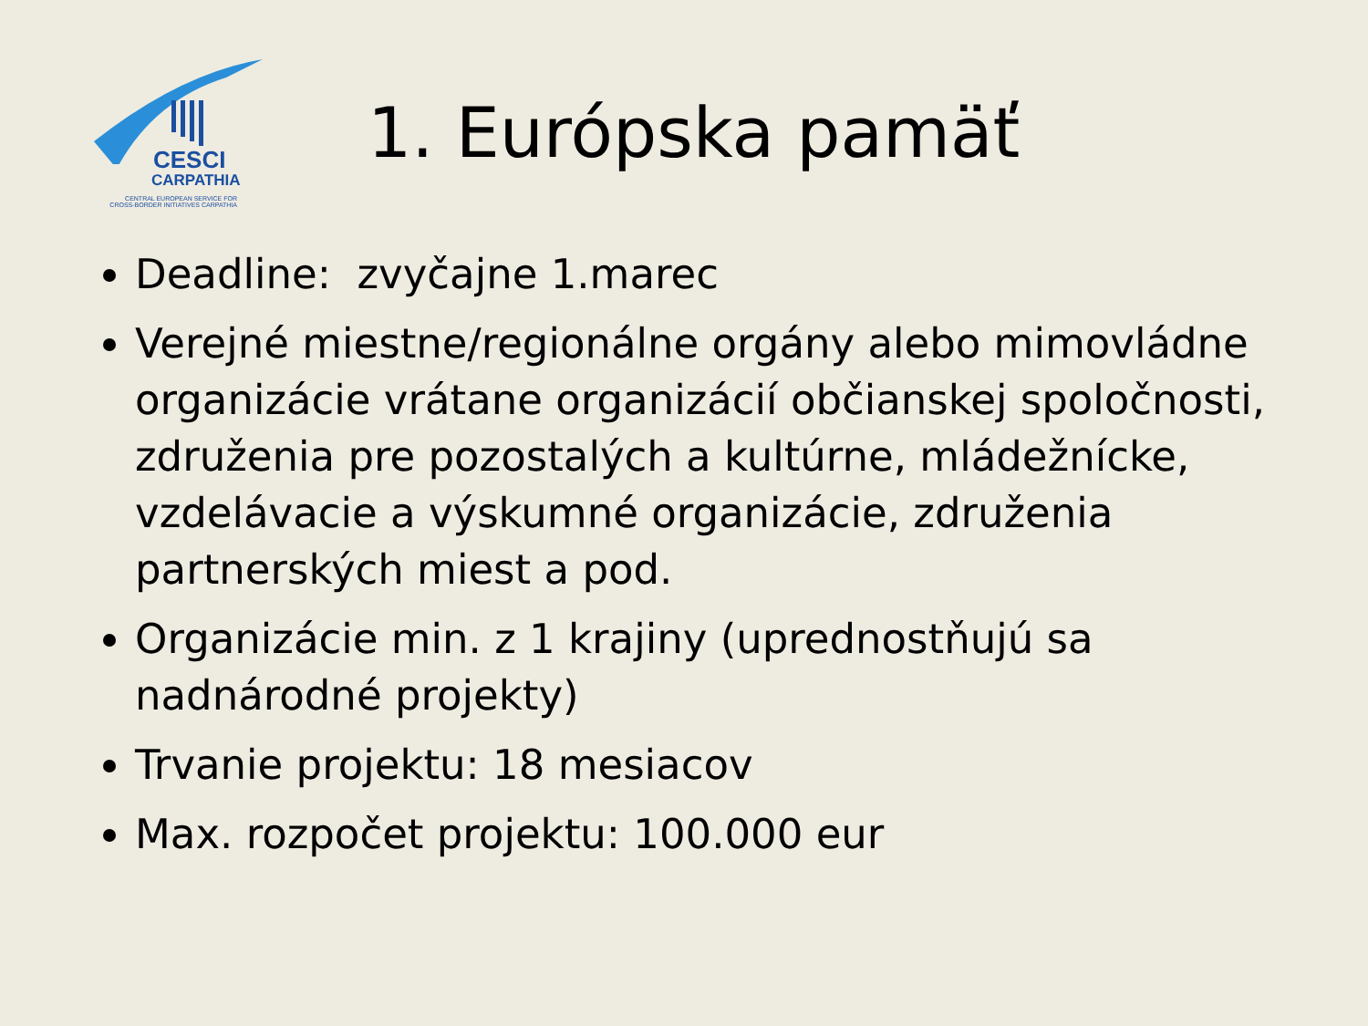CESCI
CARPATHIA
CENTRAL EUROPEAN SERVICE FOR
CROSS-BORDER INITIATIVES CARPATHIA
1. Európska pamäť
Deadline: zvyčajne 1.marec
Verejné miestne/regionálne orgány alebo mimovládne organizácie vrátane organizácií občianskej spoločnosti, združenia pre pozostalých a kultúrne, mládežnícke, vzdelávacie a výskumné organizácie, združenia partnerských miest a pod.
Organizácie min. z 1 krajiny (uprednostňujú sa nadnárodné projekty)
Trvanie projektu: 18 mesiacov
Max. rozpočet projektu: 100.000 eur